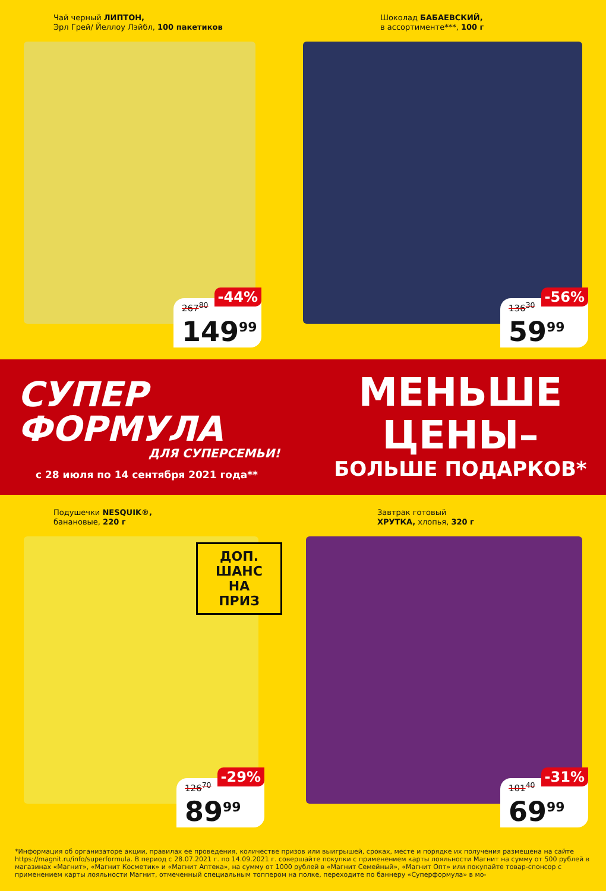Чай черный ЛИПТОН,
Эрл Грей/ Йеллоу Лэйбл, 100 пакетиков
-44%
267<sup>80</sup>
149<sup>99</sup>
Шоколад БАБАЕВСКИЙ,
в ассортименте***, 100 г
-56%
136<sup>30</sup>
59<sup>99</sup>
СУПЕР
ФОРМУЛА
ДЛЯ СУПЕРСЕМЬИ!
с 28 июля по 14 сентября 2021 года**
МЕНЬШЕ
ЦЕНЫ–
БОЛЬШЕ ПОДАРКОВ*
Подушечки NESQUIK®,
банановые, 220 г
ДОП. ШАНС
НА ПРИЗ
-29%
126<sup>70</sup>
89<sup>99</sup>
Завтрак готовый
ХРУТКА, хлопья, 320 г
-31%
101<sup>40</sup>
69<sup>99</sup>
*Информация об организаторе акции, правилах ее проведения, количестве призов или выигрышей, сроках, месте и порядке их получения размещена на сайте https://magnit.ru/info/superformula. В период с 28.07.2021 г. по 14.09.2021 г. совершайте покупки с применением карты лояльности Магнит на сумму от 500 рублей в магазинах «Магнит», «Магнит Косметик» и «Магнит Аптека», на сумму от 1000 рублей в «Магнит Семейный», «Магнит Опт» или покупайте товар-спонсор с применением карты лояльности Магнит, отмеченный специальным топпером на полке, переходите по баннеру «Суперформула» в мо-